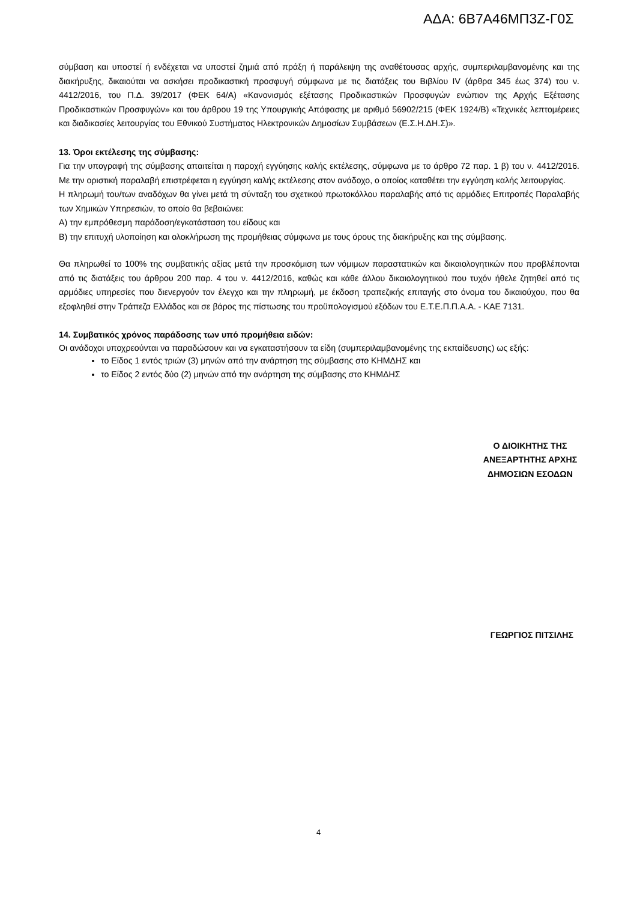ΑΔΑ: 6Β7Α46ΜΠ3Ζ-Γ0Σ
σύμβαση και υποστεί ή ενδέχεται να υποστεί ζημιά από πράξη ή παράλειψη της αναθέτουσας αρχής, συμπεριλαμβανομένης και της διακήρυξης, δικαιούται να ασκήσει προδικαστική προσφυγή σύμφωνα με τις διατάξεις του Βιβλίου IV (άρθρα 345 έως 374) του ν. 4412/2016, του Π.Δ. 39/2017 (ΦΕΚ 64/Α) «Κανονισμός εξέτασης Προδικαστικών Προσφυγών ενώπιον της Αρχής Εξέτασης Προδικαστικών Προσφυγών» και του άρθρου 19 της Υπουργικής Απόφασης με αριθμό 56902/215 (ΦΕΚ 1924/Β) «Τεχνικές λεπτομέρειες και διαδικασίες λειτουργίας του Εθνικού Συστήματος Ηλεκτρονικών Δημοσίων Συμβάσεων (Ε.Σ.Η.ΔΗ.Σ)».
13. Όροι εκτέλεσης της σύμβασης:
Για την υπογραφή της σύμβασης απαιτείται η παροχή εγγύησης καλής εκτέλεσης, σύμφωνα με το άρθρο 72 παρ. 1 β) του ν. 4412/2016. Με την οριστική παραλαβή επιστρέφεται η εγγύηση καλής εκτέλεσης στον ανάδοχο, ο οποίος καταθέτει την εγγύηση καλής λειτουργίας.
Η πληρωμή του/των αναδόχων θα γίνει μετά τη σύνταξη του σχετικού πρωτοκόλλου παραλαβής από τις αρμόδιες Επιτροπές Παραλαβής των Χημικών Υπηρεσιών, το οποίο θα βεβαιώνει:
Α) την εμπρόθεσμη παράδοση/εγκατάσταση του είδους και
Β) την επιτυχή υλοποίηση και ολοκλήρωση της προμήθειας σύμφωνα με τους όρους της διακήρυξης και της σύμβασης.
Θα πληρωθεί το 100% της συμβατικής αξίας μετά την προσκόμιση των νόμιμων παραστατικών και δικαιολογητικών που προβλέπονται από τις διατάξεις του άρθρου 200 παρ. 4 του ν. 4412/2016, καθώς και κάθε άλλου δικαιολογητικού που τυχόν ήθελε ζητηθεί από τις αρμόδιες υπηρεσίες που διενεργούν τον έλεγχο και την πληρωμή, με έκδοση τραπεζικής επιταγής στο όνομα του δικαιούχου, που θα εξοφληθεί στην Τράπεζα Ελλάδος και σε βάρος της πίστωσης του προϋπολογισμού εξόδων του Ε.Τ.Ε.Π.Π.Α.Α. - ΚΑΕ 7131.
14. Συμβατικός χρόνος παράδοσης των υπό προμήθεια ειδών:
Οι ανάδοχοι υποχρεούνται να παραδώσουν και να εγκαταστήσουν τα είδη (συμπεριλαμβανομένης της εκπαίδευσης) ως εξής:
το Είδος 1 εντός τριών (3) μηνών από την ανάρτηση της σύμβασης στο ΚΗΜΔΗΣ και
το Είδος 2 εντός δύο (2) μηνών από την ανάρτηση της σύμβασης στο ΚΗΜΔΗΣ
Ο ΔΙΟΙΚΗΤΗΣ ΤΗΣ
ΑΝΕΞΑΡΤΗΤΗΣ ΑΡΧΗΣ
ΔΗΜΟΣΙΩΝ ΕΣΟΔΩΝ
ΓΕΩΡΓΙΟΣ ΠΙΤΣΙΛΗΣ
4